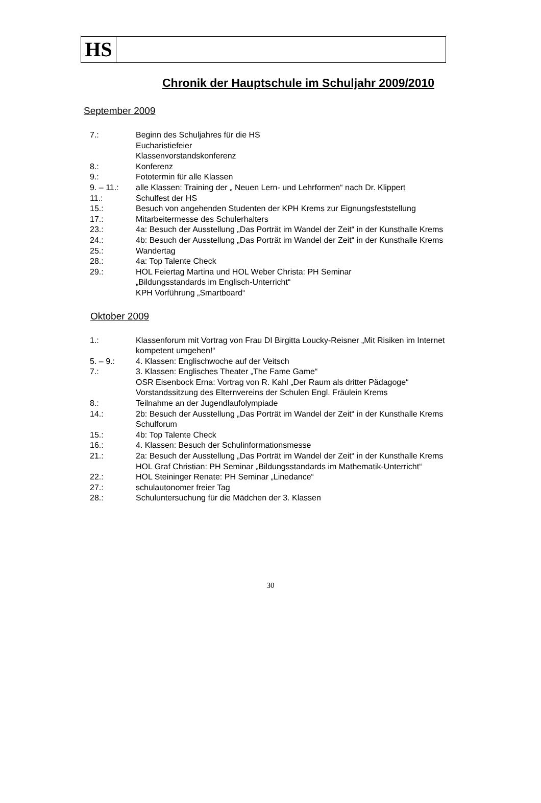HS
Chronik der Hauptschule im Schuljahr 2009/2010
September 2009
| 7.: | Beginn des Schuljahres für die HS Eucharistiefeier Klassenvorstandskonferenz |
| 8.: | Konferenz |
| 9.: | Fototermin für alle Klassen |
| 9. – 11.: | alle Klassen: Training der „ Neuen Lern- und Lehrformen“ nach Dr. Klippert |
| 11.: | Schulfest der HS |
| 15.: | Besuch von angehenden Studenten der KPH Krems zur Eignungsfeststellung |
| 17.: | Mitarbeitermesse des Schulerhalters |
| 23.: | 4a: Besuch der Ausstellung „Das Porträt im Wandel der Zeit“ in der Kunsthalle Krems |
| 24.: | 4b: Besuch der Ausstellung „Das Porträt im Wandel der Zeit“ in der Kunsthalle Krems |
| 25.: | Wandertag |
| 28.: | 4a: Top Talente Check |
| 29.: | HOL Feiertag Martina und HOL Weber Christa: PH Seminar „Bildungsstandards im Englisch-Unterricht“ KPH Vorführung „Smartboard“ |
Oktober 2009
| 1.: | Klassenforum mit Vortrag von Frau DI Birgitta Loucky-Reisner „Mit Risiken im Internet kompetent umgehen!“ |
| 5. – 9.: | 4. Klassen: Englischwoche auf der Veitsch |
| 7.: | 3. Klassen: Englisches Theater „The Fame Game“ OSR Eisenbock Erna: Vortrag von R. Kahl „Der Raum als dritter Pädagoge“ Vorstandssitzung des Elternvereins der Schulen Engl. Fräulein Krems |
| 8.: | Teilnahme an der Jugendlaufolympiade |
| 14.: | 2b: Besuch der Ausstellung „Das Porträt im Wandel der Zeit“ in der Kunsthalle Krems Schulforum |
| 15.: | 4b: Top Talente Check |
| 16.: | 4. Klassen: Besuch der Schulinformationsmesse |
| 21.: | 2a: Besuch der Ausstellung „Das Porträt im Wandel der Zeit“ in der Kunsthalle Krems HOL Graf Christian: PH Seminar „Bildungsstandards im Mathematik-Unterricht“ |
| 22.: | HOL Steininger Renate: PH Seminar „Linedance“ |
| 27.: | schulautonomer freier Tag |
| 28.: | Schuluntersuchung für die Mädchen der 3. Klassen |
30